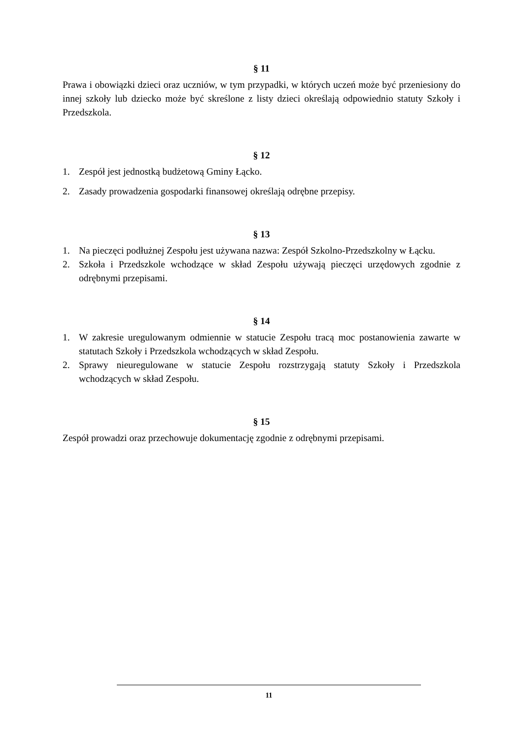§ 11
Prawa i obowiązki dzieci oraz uczniów, w tym przypadki, w których uczeń może być przeniesiony do innej szkoły lub dziecko może być skreślone z listy dzieci określają odpowiednio statuty Szkoły i Przedszkola.
§ 12
1. Zespół jest jednostką budżetową Gminy Łącko.
2. Zasady prowadzenia gospodarki finansowej określają odrębne przepisy.
§ 13
1. Na pieczęci podłużnej Zespołu jest używana nazwa: Zespół Szkolno-Przedszkolny w Łącku.
2. Szkoła i Przedszkole wchodzące w skład Zespołu używają pieczęci urzędowych zgodnie z odrębnymi przepisami.
§ 14
1. W zakresie uregulowanym odmiennie w statucie Zespołu tracą moc postanowienia zawarte w statutach Szkoły i Przedszkola wchodzących w skład Zespołu.
2. Sprawy nieuregulowane w statucie Zespołu rozstrzygają statuty Szkoły i Przedszkola wchodzących w skład Zespołu.
§ 15
Zespół prowadzi oraz przechowuje dokumentację zgodnie z odrębnymi przepisami.
11